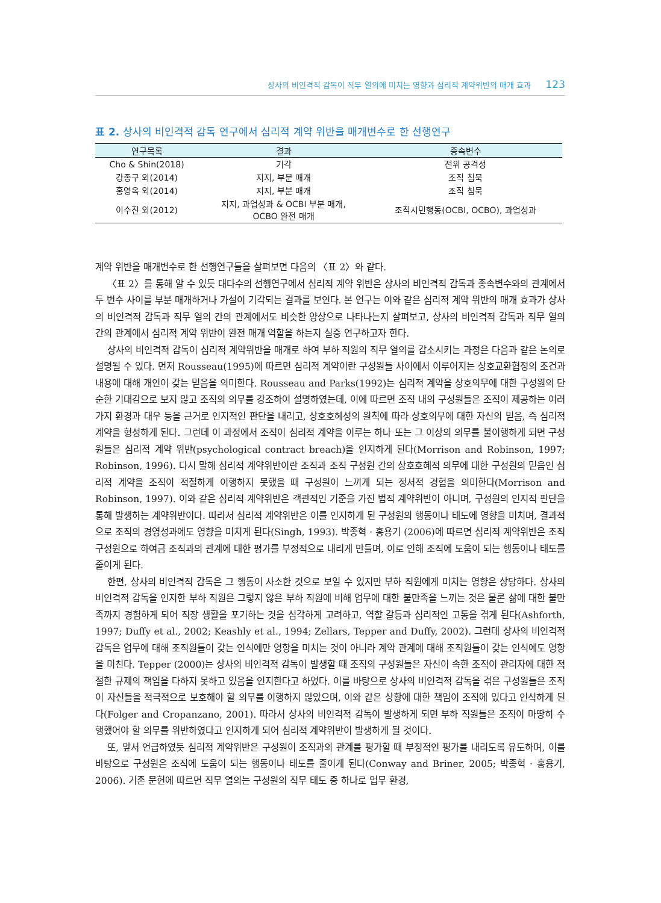상사의 비인격적 감독이 직무 열의에 미치는 영향과 심리적 계약위반의 매개 효과 123
표 2. 상사의 비인격적 감독 연구에서 심리적 계약 위반을 매개변수로 한 선행연구
| 연구목록 | 결과 | 종속변수 |
| --- | --- | --- |
| Cho & Shin(2018) | 기각 | 전위 공격성 |
| 강종구 외(2014) | 지지, 부분 매개 | 조직 침묵 |
| 홍영옥 외(2014) | 지지, 부분 매개 | 조직 침묵 |
| 이수진 외(2012) | 지지, 과업성과 & OCBI 부분 매개, OCBO 완전 매개 | 조직시민행동(OCBI, OCBO), 과업성과 |
계약 위반을 매개변수로 한 선행연구들을 살펴보면 다음의 〈표 2〉와 같다.
〈표 2〉를 통해 알 수 있듯 대다수의 선행연구에서 심리적 계약 위반은 상사의 비인격적 감독과 종속변수와의 관계에서 두 변수 사이를 부분 매개하거나 가설이 기각되는 결과를 보인다. 본 연구는 이와 같은 심리적 계약 위반의 매개 효과가 상사의 비인격적 감독과 직무 열의 간의 관계에서도 비슷한 양상으로 나타나는지 살펴보고, 상사의 비인격적 감독과 직무 열의 간의 관계에서 심리적 계약 위반이 완전 매개 역할을 하는지 실증 연구하고자 한다.
상사의 비인격적 감독이 심리적 계약위반을 매개로 하여 부하 직원의 직무 열의를 감소시키는 과정은 다음과 같은 논의로 설명될 수 있다. 먼저 Rousseau(1995)에 따르면 심리적 계약이란 구성원들 사이에서 이루어지는 상호교환협정의 조건과 내용에 대해 개인이 갖는 믿음을 의미한다. Rousseau and Parks(1992)는 심리적 계약을 상호의무에 대한 구성원의 단순한 기대감으로 보지 않고 조직의 의무를 강조하여 설명하였는데, 이에 따르면 조직 내의 구성원들은 조직이 제공하는 여러 가지 환경과 대우 등을 근거로 인지적인 판단을 내리고, 상호호혜성의 원칙에 따라 상호의무에 대한 자신의 믿음, 즉 심리적 계약을 형성하게 된다. 그런데 이 과정에서 조직이 심리적 계약을 이루는 하나 또는 그 이상의 의무를 불이행하게 되면 구성원들은 심리적 계약 위반(psychological contract breach)을 인지하게 된다(Morrison and Robinson, 1997; Robinson, 1996). 다시 말해 심리적 계약위반이란 조직과 조직 구성원 간의 상호호혜적 의무에 대한 구성원의 믿음인 심리적 계약을 조직이 적절하게 이행하지 못했을 때 구성원이 느끼게 되는 정서적 경험을 의미한다(Morrison and Robinson, 1997). 이와 같은 심리적 계약위반은 객관적인 기준을 가진 법적 계약위반이 아니며, 구성원의 인지적 판단을 통해 발생하는 계약위반이다. 따라서 심리적 계약위반은 이를 인지하게 된 구성원의 행동이나 태도에 영향을 미치며, 결과적으로 조직의 경영성과에도 영향을 미치게 된다(Singh, 1993). 박종혁 · 홍용기 (2006)에 따르면 심리적 계약위반은 조직 구성원으로 하여금 조직과의 관계에 대한 평가를 부정적으로 내리게 만들며, 이로 인해 조직에 도움이 되는 행동이나 태도를 줄이게 된다.
한편, 상사의 비인격적 감독은 그 행동이 사소한 것으로 보일 수 있지만 부하 직원에게 미치는 영향은 상당하다. 상사의 비인격적 감독을 인지한 부하 직원은 그렇지 않은 부하 직원에 비해 업무에 대한 불만족을 느끼는 것은 물론 삶에 대한 불만족까지 경험하게 되어 직장 생활을 포기하는 것을 심각하게 고려하고, 역할 갈등과 심리적인 고통을 겪게 된다(Ashforth, 1997; Duffy et al., 2002; Keashly et al., 1994; Zellars, Tepper and Duffy, 2002). 그런데 상사의 비인격적 감독은 업무에 대해 조직원들이 갖는 인식에만 영향을 미치는 것이 아니라 계약 관계에 대해 조직원들이 갖는 인식에도 영향을 미친다. Tepper (2000)는 상사의 비인격적 감독이 발생할 때 조직의 구성원들은 자신이 속한 조직이 관리자에 대한 적절한 규제의 책임을 다하지 못하고 있음을 인지한다고 하였다. 이를 바탕으로 상사의 비인격적 감독을 겪은 구성원들은 조직이 자신들을 적극적으로 보호해야 할 의무를 이행하지 않았으며, 이와 같은 상황에 대한 책임이 조직에 있다고 인식하게 된다(Folger and Cropanzano, 2001). 따라서 상사의 비인격적 감독이 발생하게 되면 부하 직원들은 조직이 마땅히 수행했어야 할 의무를 위반하였다고 인지하게 되어 심리적 계약위반이 발생하게 될 것이다.
또, 앞서 언급하였듯 심리적 계약위반은 구성원이 조직과의 관계를 평가할 때 부정적인 평가를 내리도록 유도하며, 이를 바탕으로 구성원은 조직에 도움이 되는 행동이나 태도를 줄이게 된다(Conway and Briner, 2005; 박종혁 · 홍용기, 2006). 기존 문헌에 따르면 직무 열의는 구성원의 직무 태도 중 하나로 업무 환경,